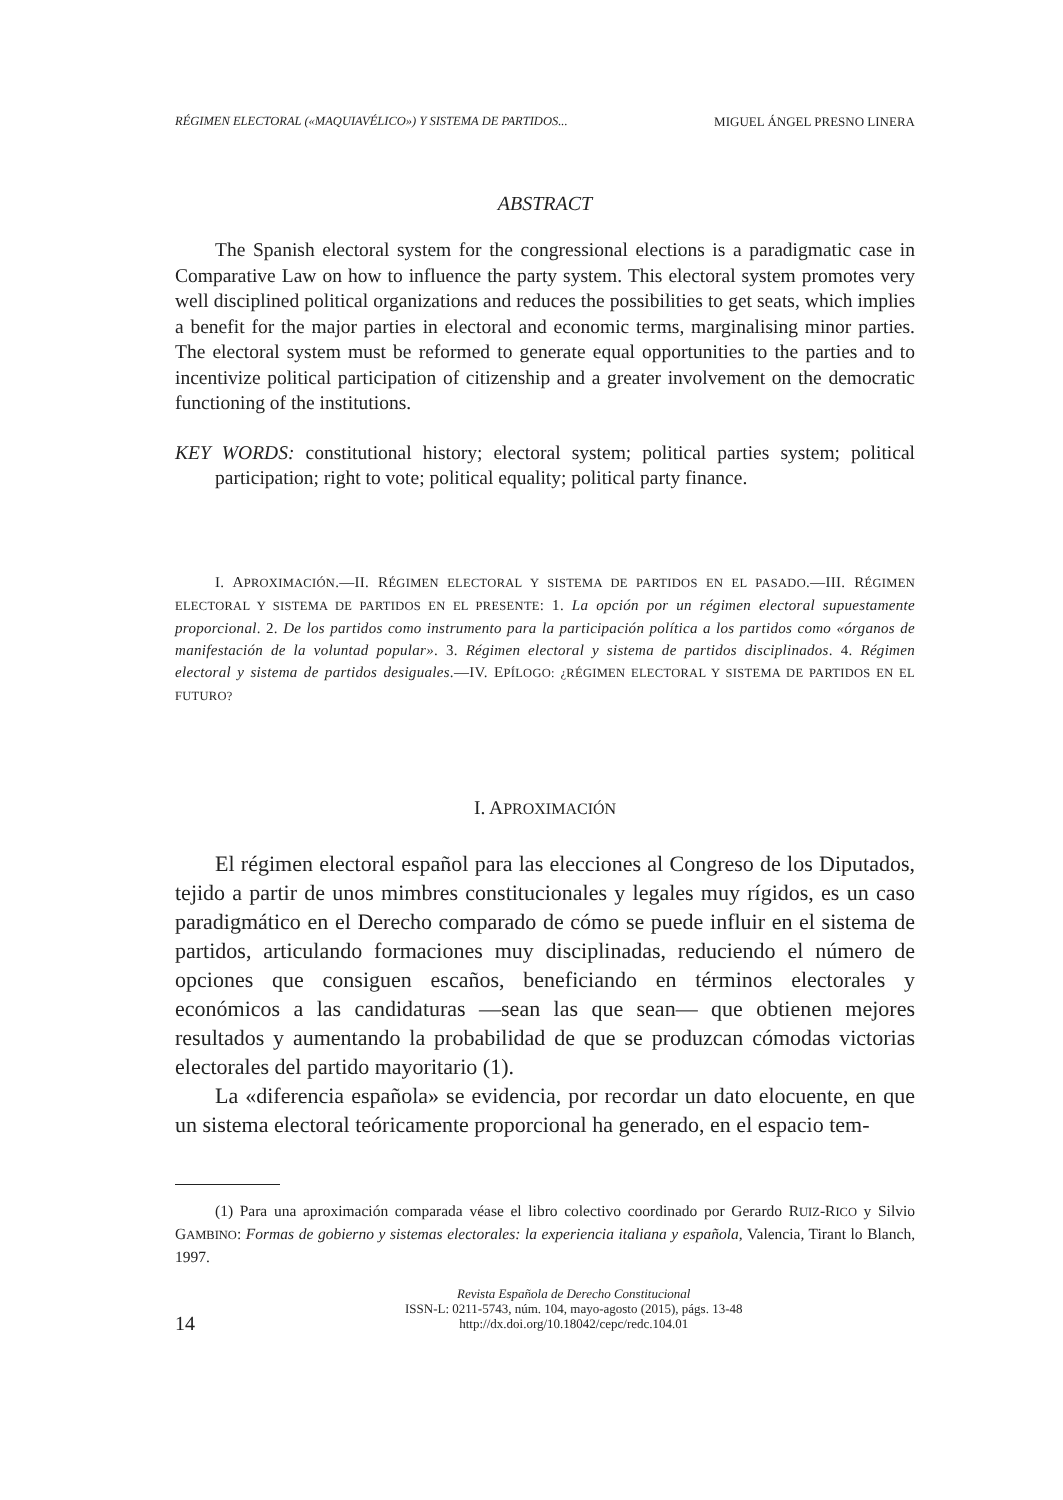RÉGIMEN ELECTORAL («MAQUIAVÉLICO») Y SISTEMA DE PARTIDOS... MIGUEL ÁNGEL PRESNO LINERA
ABSTRACT
The Spanish electoral system for the congressional elections is a paradigmatic case in Comparative Law on how to influence the party system. This electoral system promotes very well disciplined political organizations and reduces the possibilities to get seats, which implies a benefit for the major parties in electoral and economic terms, marginalising minor parties. The electoral system must be reformed to generate equal opportunities to the parties and to incentivize political participation of citizenship and a greater involvement on the democratic functioning of the institutions.
KEY WORDS: constitutional history; electoral system; political parties system; political participation; right to vote; political equality; political party finance.
I. APROXIMACIÓN.—II. RÉGIMEN ELECTORAL Y SISTEMA DE PARTIDOS EN EL PASADO.—III. RÉGIMEN ELECTORAL Y SISTEMA DE PARTIDOS EN EL PRESENTE: 1. La opción por un régimen electoral supuestamente proporcional. 2. De los partidos como instrumento para la participación política a los partidos como «órganos de manifestación de la voluntad popular». 3. Régimen electoral y sistema de partidos disciplinados. 4. Régimen electoral y sistema de partidos desiguales.—IV. EPÍLOGO: ¿RÉGIMEN ELECTORAL Y SISTEMA DE PARTIDOS EN EL FUTURO?
I. APROXIMACIÓN
El régimen electoral español para las elecciones al Congreso de los Diputados, tejido a partir de unos mimbres constitucionales y legales muy rígidos, es un caso paradigmático en el Derecho comparado de cómo se puede influir en el sistema de partidos, articulando formaciones muy disciplinadas, reduciendo el número de opciones que consiguen escaños, beneficiando en términos electorales y económicos a las candidaturas —sean las que sean— que obtienen mejores resultados y aumentando la probabilidad de que se produzcan cómodas victorias electorales del partido mayoritario (1).
La «diferencia española» se evidencia, por recordar un dato elocuente, en que un sistema electoral teóricamente proporcional ha generado, en el espacio tem-
(1) Para una aproximación comparada véase el libro colectivo coordinado por Gerardo RUIZ-RICO y Silvio GAMBINO: Formas de gobierno y sistemas electorales: la experiencia italiana y española, Valencia, Tirant lo Blanch, 1997.
14
Revista Española de Derecho Constitucional
ISSN-L: 0211-5743, núm. 104, mayo-agosto (2015), págs. 13-48
http://dx.doi.org/10.18042/cepc/redc.104.01